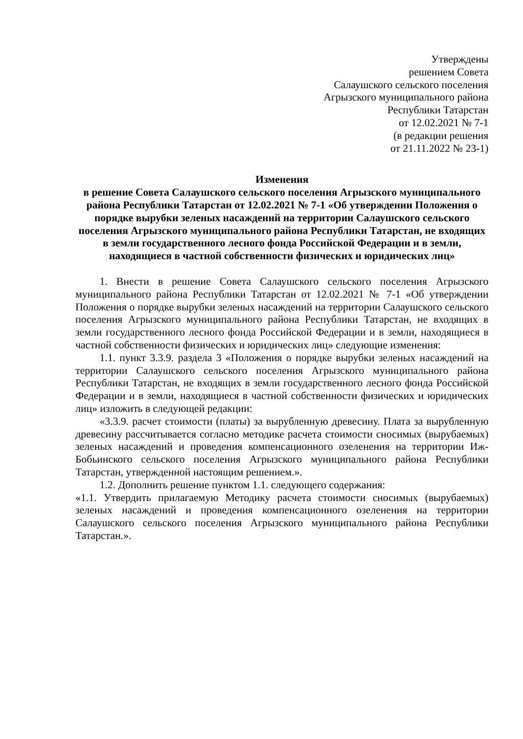Утверждены
решением Совета
Салаушского сельского поселения
Агрызского муниципального района
Республики Татарстан
от 12.02.2021 № 7-1
(в редакции решения
от 21.11.2022 № 23-1)
Изменения
в решение Совета Салаушского сельского поселения Агрызского муниципального района Республики Татарстан от 12.02.2021 № 7-1 «Об утверждении Положения о порядке вырубки зеленых насаждений на территории Салаушского сельского поселения Агрызского муниципального района Республики Татарстан, не входящих в земли государственного лесного фонда Российской Федерации и в земли, находящиеся в частной собственности физических и юридических лиц»
1. Внести в решение Совета Салаушского сельского поселения Агрызского муниципального района Республики Татарстан от 12.02.2021 № 7-1 «Об утверждении Положения о порядке вырубки зеленых насаждений на территории Салаушского сельского поселения Агрызского муниципального района Республики Татарстан, не входящих в земли государственного лесного фонда Российской Федерации и в земли, находящиеся в частной собственности физических и юридических лиц» следующие изменения:
1.1. пункт 3.3.9. раздела 3 «Положения о порядке вырубки зеленых насаждений на территории Салаушского сельского поселения Агрызского муниципального района Республики Татарстан, не входящих в земли государственного лесного фонда Российской Федерации и в земли, находящиеся в частной собственности физических и юридических лиц» изложить в следующей редакции:
«3.3.9. расчет стоимости (платы) за вырубленную древесину. Плата за вырубленную древесину рассчитывается согласно методике расчета стоимости сносимых (вырубаемых) зеленых насаждений и проведения компенсационного озеленения на территории Иж-Бобьинского сельского поселения Агрызского муниципального района Республики Татарстан, утвержденной настоящим решением.».
1.2. Дополнить решение пунктом 1.1. следующего содержания:
«1.1. Утвердить прилагаемую Методику расчета стоимости сносимых (вырубаемых) зеленых насаждений и проведения компенсационного озеленения на территории Салаушского сельского поселения Агрызского муниципального района Республики Татарстан.».